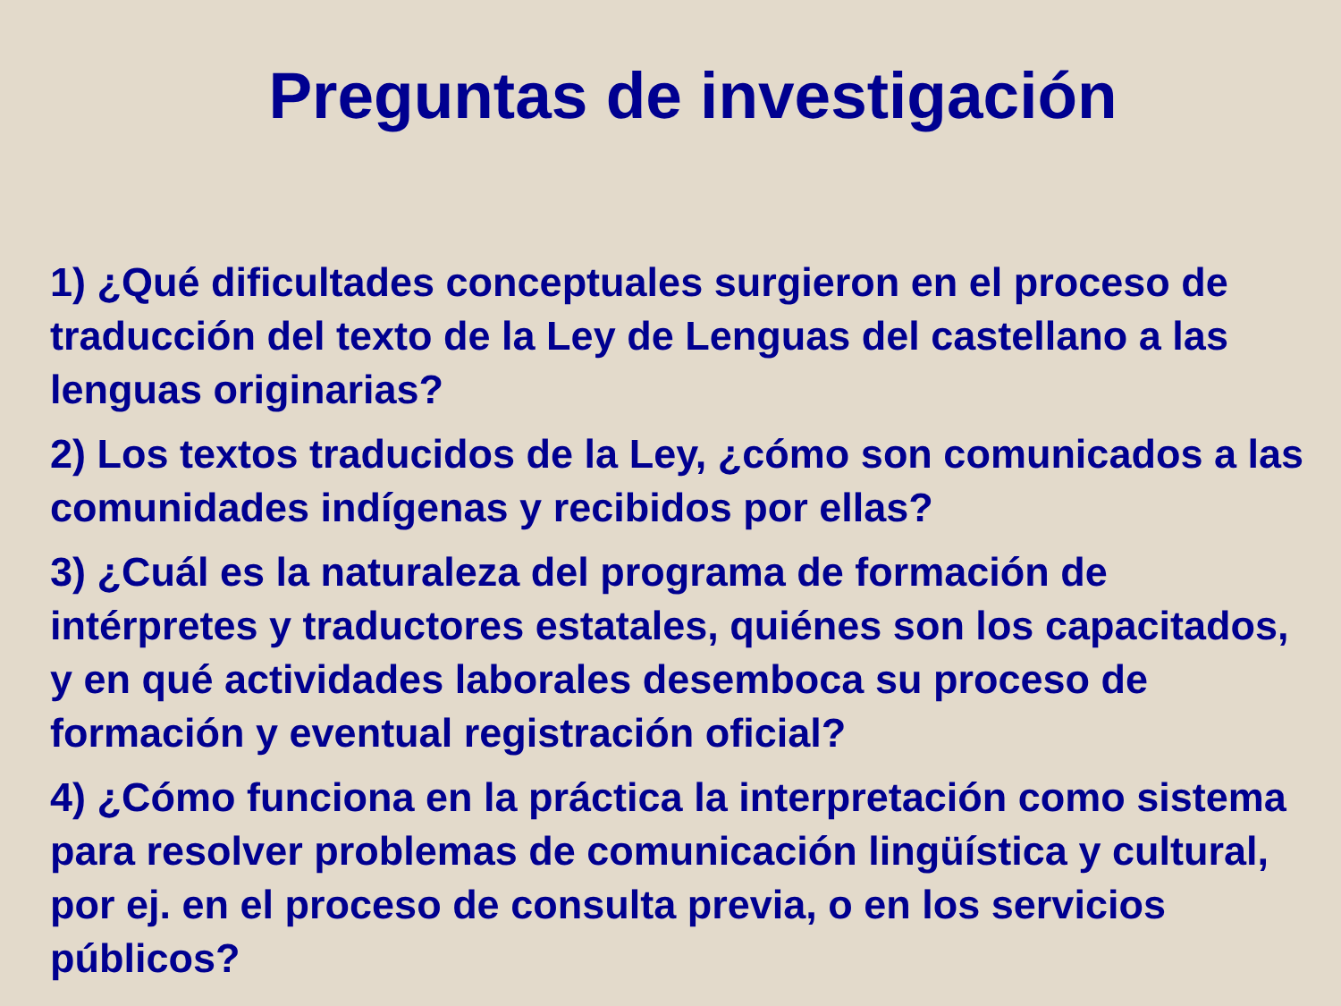Preguntas de investigación
1) ¿Qué dificultades conceptuales surgieron en el proceso de traducción del texto de la Ley de Lenguas del castellano a las lenguas originarias?
2) Los textos traducidos de la Ley, ¿cómo son comunicados a las comunidades indígenas y recibidos por ellas?
3) ¿Cuál es la naturaleza del programa de formación de intérpretes y traductores estatales, quiénes son los capacitados, y en qué actividades laborales desemboca su proceso de formación y eventual registración oficial?
4) ¿Cómo funciona en la práctica la interpretación como sistema para resolver problemas de comunicación lingüística y cultural, por ej. en el proceso de consulta previa, o en los servicios públicos?